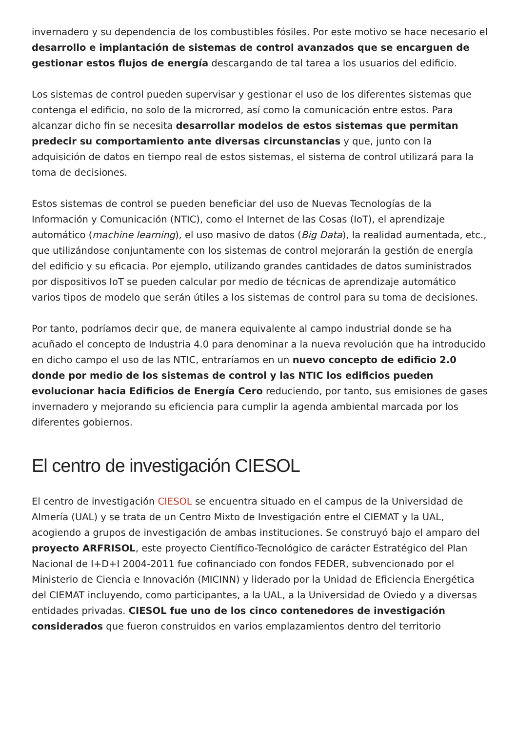invernadero y su dependencia de los combustibles fósiles. Por este motivo se hace necesario el desarrollo e implantación de sistemas de control avanzados que se encarguen de gestionar estos flujos de energía descargando de tal tarea a los usuarios del edificio.
Los sistemas de control pueden supervisar y gestionar el uso de los diferentes sistemas que contenga el edificio, no solo de la microrred, así como la comunicación entre estos. Para alcanzar dicho fin se necesita desarrollar modelos de estos sistemas que permitan predecir su comportamiento ante diversas circunstancias y que, junto con la adquisición de datos en tiempo real de estos sistemas, el sistema de control utilizará para la toma de decisiones.
Estos sistemas de control se pueden beneficiar del uso de Nuevas Tecnologías de la Información y Comunicación (NTIC), como el Internet de las Cosas (IoT), el aprendizaje automático (machine learning), el uso masivo de datos (Big Data), la realidad aumentada, etc., que utilizándose conjuntamente con los sistemas de control mejorarán la gestión de energía del edificio y su eficacia. Por ejemplo, utilizando grandes cantidades de datos suministrados por dispositivos IoT se pueden calcular por medio de técnicas de aprendizaje automático varios tipos de modelo que serán útiles a los sistemas de control para su toma de decisiones.
Por tanto, podríamos decir que, de manera equivalente al campo industrial donde se ha acuñado el concepto de Industria 4.0 para denominar a la nueva revolución que ha introducido en dicho campo el uso de las NTIC, entraríamos en un nuevo concepto de edificio 2.0 donde por medio de los sistemas de control y las NTIC los edificios pueden evolucionar hacia Edificios de Energía Cero reduciendo, por tanto, sus emisiones de gases invernadero y mejorando su eficiencia para cumplir la agenda ambiental marcada por los diferentes gobiernos.
El centro de investigación CIESOL
El centro de investigación CIESOL se encuentra situado en el campus de la Universidad de Almería (UAL) y se trata de un Centro Mixto de Investigación entre el CIEMAT y la UAL, acogiendo a grupos de investigación de ambas instituciones. Se construyó bajo el amparo del proyecto ARFRISOL, este proyecto Científico-Tecnológico de carácter Estratégico del Plan Nacional de I+D+I 2004-2011 fue cofinanciado con fondos FEDER, subvencionado por el Ministerio de Ciencia e Innovación (MICINN) y liderado por la Unidad de Eficiencia Energética del CIEMAT incluyendo, como participantes, a la UAL, a la Universidad de Oviedo y a diversas entidades privadas. CIESOL fue uno de los cinco contenedores de investigación considerados que fueron construidos en varios emplazamientos dentro del territorio